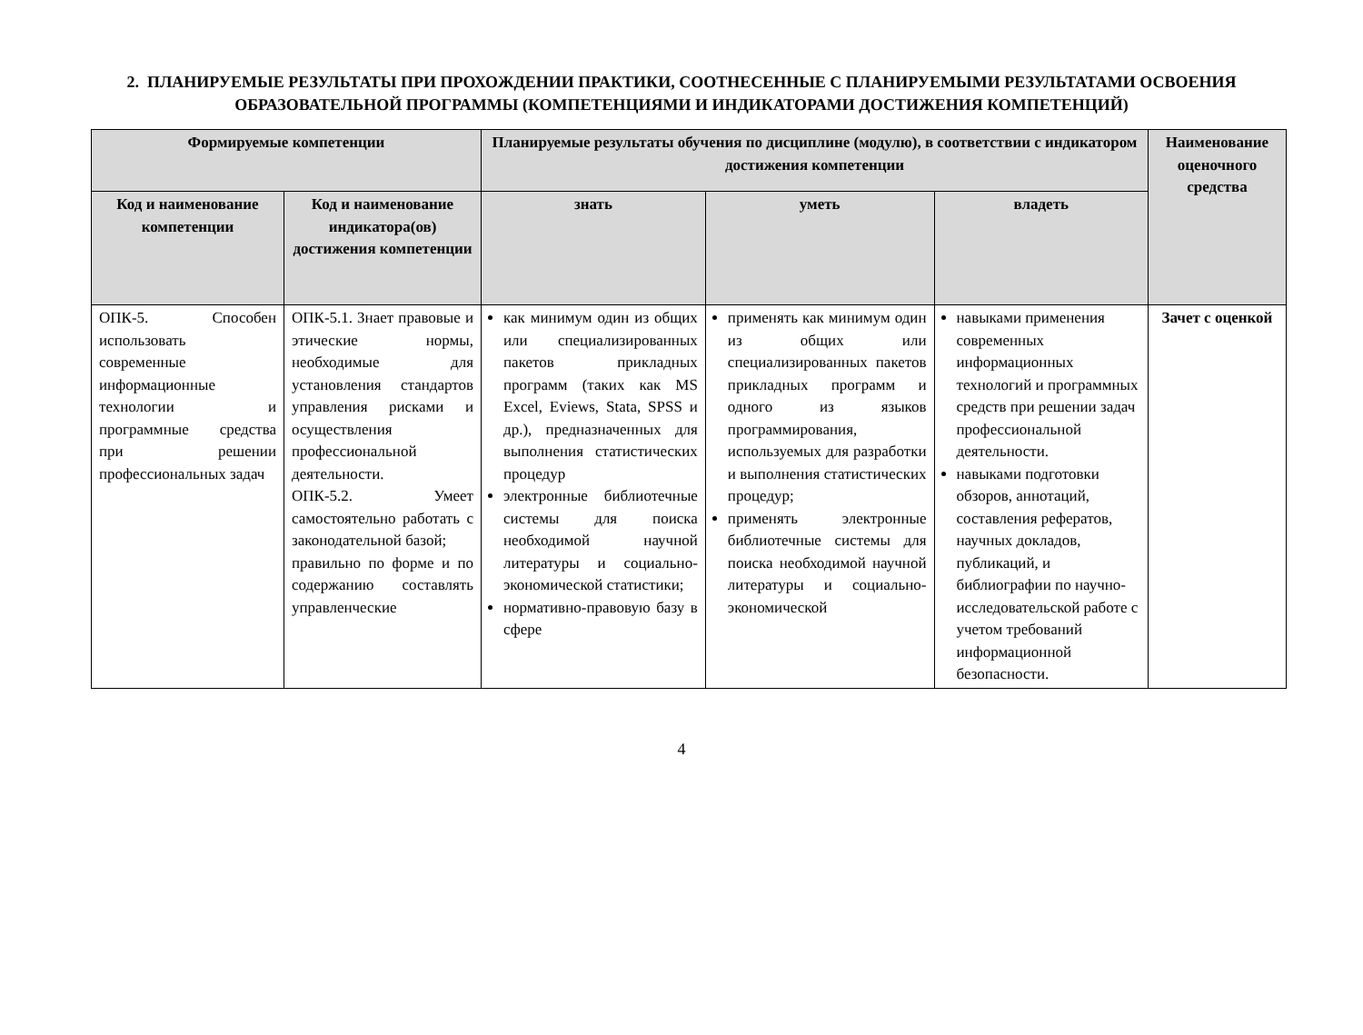2. ПЛАНИРУЕМЫЕ РЕЗУЛЬТАТЫ ПРИ ПРОХОЖДЕНИИ ПРАКТИКИ, СООТНЕСЕННЫЕ С ПЛАНИРУЕМЫМИ РЕЗУЛЬТАТАМИ ОСВОЕНИЯ ОБРАЗОВАТЕЛЬНОЙ ПРОГРАММЫ (КОМПЕТЕНЦИЯМИ И ИНДИКАТОРАМИ ДОСТИЖЕНИЯ КОМПЕТЕНЦИЙ)
| Формируемые компетенции | | Планируемые результаты обучения по дисциплине (модулю), в соответствии с индикатором достижения компетенции | | | Наименование оценочного средства |
| --- | --- | --- | --- | --- | --- |
| Код и наименование компетенции | Код и наименование индикатора(ов) достижения компетенции | знать | уметь | владеть | |
| ОПК-5. Способен использовать современные информационные технологии и программные средства при решении профессиональных задач | ОПК-5.1. Знает правовые и этические нормы, необходимые для установления стандартов управления рисками и осуществления профессиональной деятельности. ОПК-5.2. Умеет самостоятельно работать с законодательной базой; правильно по форме и по содержанию составлять управленческие | как минимум один из общих или специализированных пакетов прикладных программ (таких как MS Excel, Eviews, Stata, SPSS и др.), предназначенных для выполнения статистических процедур электронные библиотечные системы для поиска необходимой научной литературы и социально-экономической статистики; нормативно-правовую базу в сфере | применять как минимум один из общих или специализированных пакетов прикладных программ и одного из языков программирования, используемых для разработки и выполнения статистических процедур; применять электронные библиотечные системы для поиска необходимой научной литературы и социально-экономической | навыками применения современных информационных технологий и программных средств при решении задач профессиональной деятельности. навыками подготовки обзоров, аннотаций, составления рефератов, научных докладов, публикаций, и библиографии по научно-исследовательской работе с учетом требований информационной безопасности. | Зачет с оценкой |
4